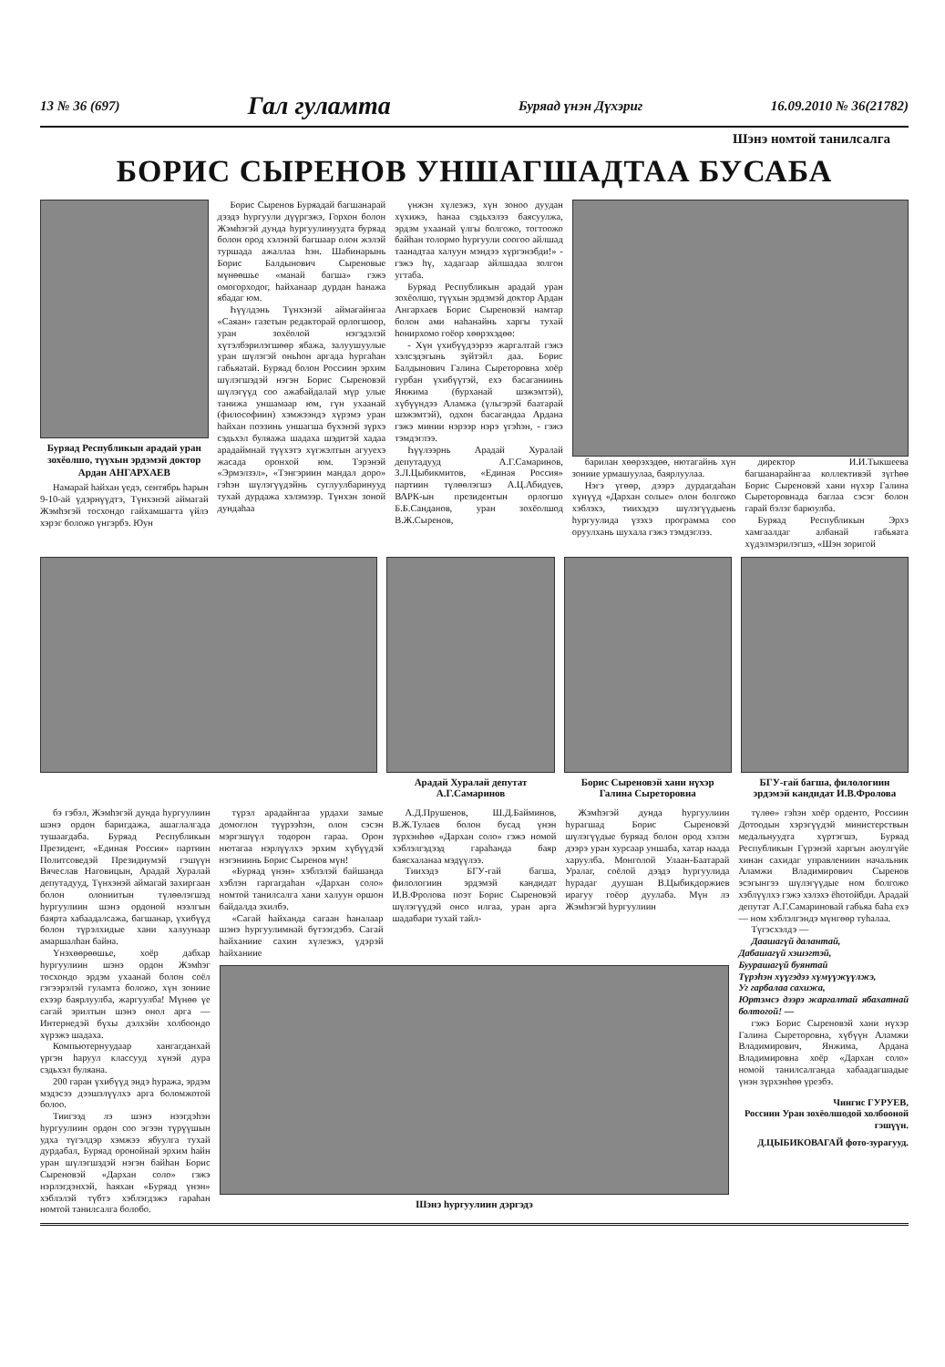13 № 36 (697) Гал гуламта Буряад үнэн Дүхэриг 16.09.2010 № 36(21782)
Шэнэ номтой танилсалга
БОРИС СЫРЕНОВ УНШАГШАДТАА БУСАБА
Буряад Республикын арадай уран зохёолшо, түүхын эрдэмэй доктор Ардан АНГАРХАЕВ
Намарай һайхан үедэ, сентябрь һарын 9-10-ай үдэрнүүдтэ, Түнхэнэй аймагай Жэмһэгэй тосхондо гайхамшагта үйлэ хэрэг боложо үнгэрбэ. Юун
Борис Сыренов Буряадай багшанарай дээдэ һургуули дүүргэжэ, Горхон болон Жэмһэгэй дунда һургуулинуудта буряад болон ород хэлэнэй багшаар олон жэлэй туршада ажаллаа һэн. Шабинарынь Борис Балдынович Сыреновые мүнөөшье «манай багша» гэжэ омогорходог, һайханаар дурдан һанажа ябадаг юм.
Һүүлдэнь Түнхэнэй аймагайнгаа «Саяан» газетын редакторай орлогшоор, уран зохёолой нэгэдэлэй хүтэлбэрилэгшөөр ябажа, залуушуулые уран шүлэгэй онь­һон аргада һургаһан габьяатай. Буряад болон Россиин эрхим шүлэгшэдэй нэгэн Борис Сыреновэй шүлэгүүд соо ажабайдалай мүр улые танижа уншамаар юм, гүн ухаанай (философиин) хэмжээндэ хүрэмэ уран һайхан поэзинь уншагша бүхэнэй зүрхэ сэдьхэл буляажа шадаха шэдитэй хадаа арадаймнай түүхэтэ хүгжэлтын агууехэ жасада оронхой юм. Тэрэнэй «Эрмэлзэл», «Тэнгэриин мандал доро» гэһэн шүлэгүүдэйнь суглуулбаринууд тухай дурдажа хэлэмээр. Түнхэн зоной дундаһаа
үнжэн хүлеэжэ, хүн зоноо дуудан хүхижэ, һанаа сэдьхэлээ баясуулжа, эрдэм ухаанай үлгы болгожо, тогтоожо байһан толормо һургуули соогоо айлшад таанадтаа халуун мэндээ хүргэнэбди!» - гэжэ һү, хадагаар айлшадаа золгон угтаба.
Буряад Республикын арадай уран зохёолшо, түүхын эрдэмэй доктор Ардан Ангархаев Борис Сыреновэй намтар болон ами наһанайнь харгы тухай һонирхомо гоёор хөөрэхэдөө:
- Хүн үхибүүдээрээ жаргалтай гэжэ хэлсэдэгынь зүйтэйл даа. Борис Балдынович Галина Сыреторовна хоёр гурбан үхибүүтэй, ехэ басаганиинь Янжима (бурханай шэжэмтэй), хүбүүндээ Аламжа (үльгэрэй баатарай шэжэмтэй), одхон басагандаа Ардана гэжэ минии нэрээр нэрэ үгэһэн, - гэжэ тэмдэглээ.
Һүүлээрнь Арадай Хуралай депутадууд А.Г.Самаринов, З.Л.Цыбикмитов, «Единая Россия» партиин түлөөлэгшэ А.Ц.Абидуев, ВАРК-ын президентын орлогшо Б.Б.Санданов, уран зохёолшод В.Ж.Сыренов,
барилан хөөрэхэдөө, нютагайнь хүн зониие урмашуулаа, баярлуулаа.
Нэгэ үгөөр, дээрэ дурдагдаһан хүнүүд «Дархан солые» олон болгожо хэблэхэ, тиихэдээ шүлэгүүдыень һургуулида үзэхэ программа соо оруулхань шухала гэжэ тэмдэглээ.
директор И.И.Тыкшеева багшанарайнгаа коллективэй зүгһөө Борис Сыреновэй хани нүхэр Галина Сыреторовнада баглаа сэсэг болон гарай бэлэг барюулба.
Буряад Республикын Эрхэ хамгаалдаг албанай габьяата хүдэлмэрилэгшэ, «Шэн зоригой
Арадай Хуралай депутат А.Г.Самаринов
Борис Сыреновэй хани нүхэр Галина Сыреторовна
БГУ-гай багша, филологиин эрдэмэй кандидат И.В.Фролова
бэ гэбэл, Жэмһэгэй дунда һургуулиин шэнэ ордон баригдажа, ашаглалгада тушаагдаба. Буряад Республикын Президент, «Единая Россия» партиин Политсоведэй Президиумэй гэшүүн Вячеслав Наговицын, Арадай Хуралай депутадууд, Түнхэнэй аймагай захиргаан болон олониитын түлөөлэгшэд һургуулиин шэнэ ордоной нээлгын баярта хабаадалсажа, багшанар, үхибүүд болон түрэлхидые хани халуунаар амаршалһан байна.
Үнэхөөрөөшье, хоёр дабхар һургуулиин шэнэ ордон Жэмһэг тосхондо эрдэм ухаанай болон соёл гэгээрэлэй гуламта боложо, хүн зониие ехээр баярлуулба, жаргуулба! Мүнөө үе сагай эрилтын шэнэ онол арга — Интернедэй бүхы дэлхэйн холбоондо хүрэжэ шадаха.
Компьютернуудаар хангагданхай үргэн һаруул классууд хүнэй дура сэдьхэл буляана.
200 гаран үхибүүд эндэ һуража, эрдэм мэдэсээ дээшэлүүлхэ арга боломжотой болоо.
Тиигээд лэ шэнэ нээгдэһэн һургуулиин ордон соо эгээн түрүүшын удха түгэлдэр хэмжээ ябуулга тухай дурдабал, Буряад оронойнай эрхим һайн уран шүлэгшэдэй нэгэн байһан Борис Сыреновэй «Дархан соло» гэжэ нэрлэгдэнхэй, һаяхан «Буряад үнэн» хэблэлэй түбтэ хэблэгдэжэ гараһан номтой танилсалга болобо.
түрэл арадайнгаа урдахи замые домоглон түүрээһэн, олон сэсэн мэргэшүүл тодорон гараа. Орон нютагаа нэрлүүлхэ эрхим хүбүүдэй нэгэниинь Борис Сыренов мүн!
«Буряад үнэн» хэблэлэй байшанда хэблэн гаргагдаһан «Дархан соло» номтой танилсалга хани халуун оршон байдалда эхилбэ.
«Сагай һайханда сагаан һаналаар шэнэ һургуулимнай бүтээгдэбэ. Сагай һайханиие сахин хүлеэжэ, үдэрэй һайханиие
А.Д.Прушенов, Ш.Д.Байминов, В.Ж.Тулаев болон бусад үнэн зүрхэнһөө «Дархан соло» гэжэ номой хэблэлгэдээд гараһанда баяр баясхаланаа мэдүүлээ.
Тиихэдэ БГУ-гай багша, филологиин эрдэмэй кандидат И.В.Фролова поэт Борис Сыреновэй шүлэгүүдэй онсо илгаа, уран арга шадабари тухай тайл-
Жэмһэгэй дунда һургуулиин һурагшад Борис Сыреновэй шүлэгүүдые буряад болон ород хэлэн дээрэ уран хурсаар уншаба, хатар наада харуулба. Монголой Улаан-Баатарай Уралаг, соёлой дээдэ һургуулида һурадаг дуушан В.Цыбикдоржиев ирагуу гоёор дуулаба. Мүн лэ Жэмһэгэй һургуулиин
Шэнэ һургуулиин дэргэдэ
түлөө» гэһэн хоёр орденто, Россиин Дотоодын хэрэгүүдэй министерствын медальнуудта хүртэгшэ, Буряад Республикын Гүрэнэй харгын аюулгүйе хинан сахидаг управлениин начальник Аламжи Владимирович Сыренов эсэгынгээ шүлэгүүдые ном болгожо хэблүүлхэ гэжэ хэлэхэ ёһотойбди. Арадай депутат А.Г.Самариновай габьяа баһа ехэ — ном хэблэлгэндэ мүнгөөр туһалаа.
Түгэсхэлдэ —
Даашагүй далантай,
Дабашагүй хэшэгтэй,
Буурашагүй буянтай
Түрэһэн хүүгэдээ хүмүүжүүлжэ,
Уг гарбалаа сахижа,
Юртэмсэ дээрэ жаргалтай ябахатнай болтогой! —
гэжэ Борис Сыреновэй хани нүхэр Галина Сыреторовна, хүбүүн Аламжи Владимирович, Янжима, Ардана Владимировна хоёр «Дархан соло» номой танилсалганда хабаадагшадые үнэн зүрхэнһөө үреэбэ.
Чингис ГУРУЕВ,
Россиин Уран зохёолшодой холбооной гэшүүн.
Д.ЦЫБИКОВАГАЙ фото-зурагууд.